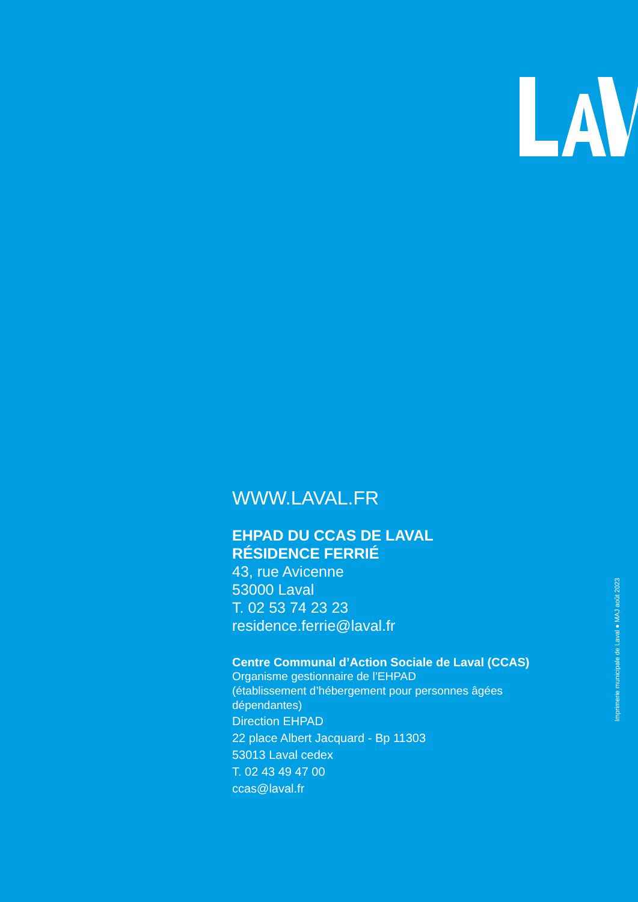WWW.LAVAL.FR
EHPAD DU CCAS DE LAVAL
RÉSIDENCE FERRIÉ
43, rue Avicenne
53000 Laval
T. 02 53 74 23 23
residence.ferrie@laval.fr
Centre Communal d’Action Sociale de Laval (CCAS)
Organisme gestionnaire de l’EHPAD
(établissement d’hébergement pour personnes âgées dépendantes)
Direction EHPAD
22 place Albert Jacquard - Bp 11303
53013 Laval cedex
T. 02 43 49 47 00
ccas@laval.fr
Imprimerie municipale de Laval ● MAJ août 2023